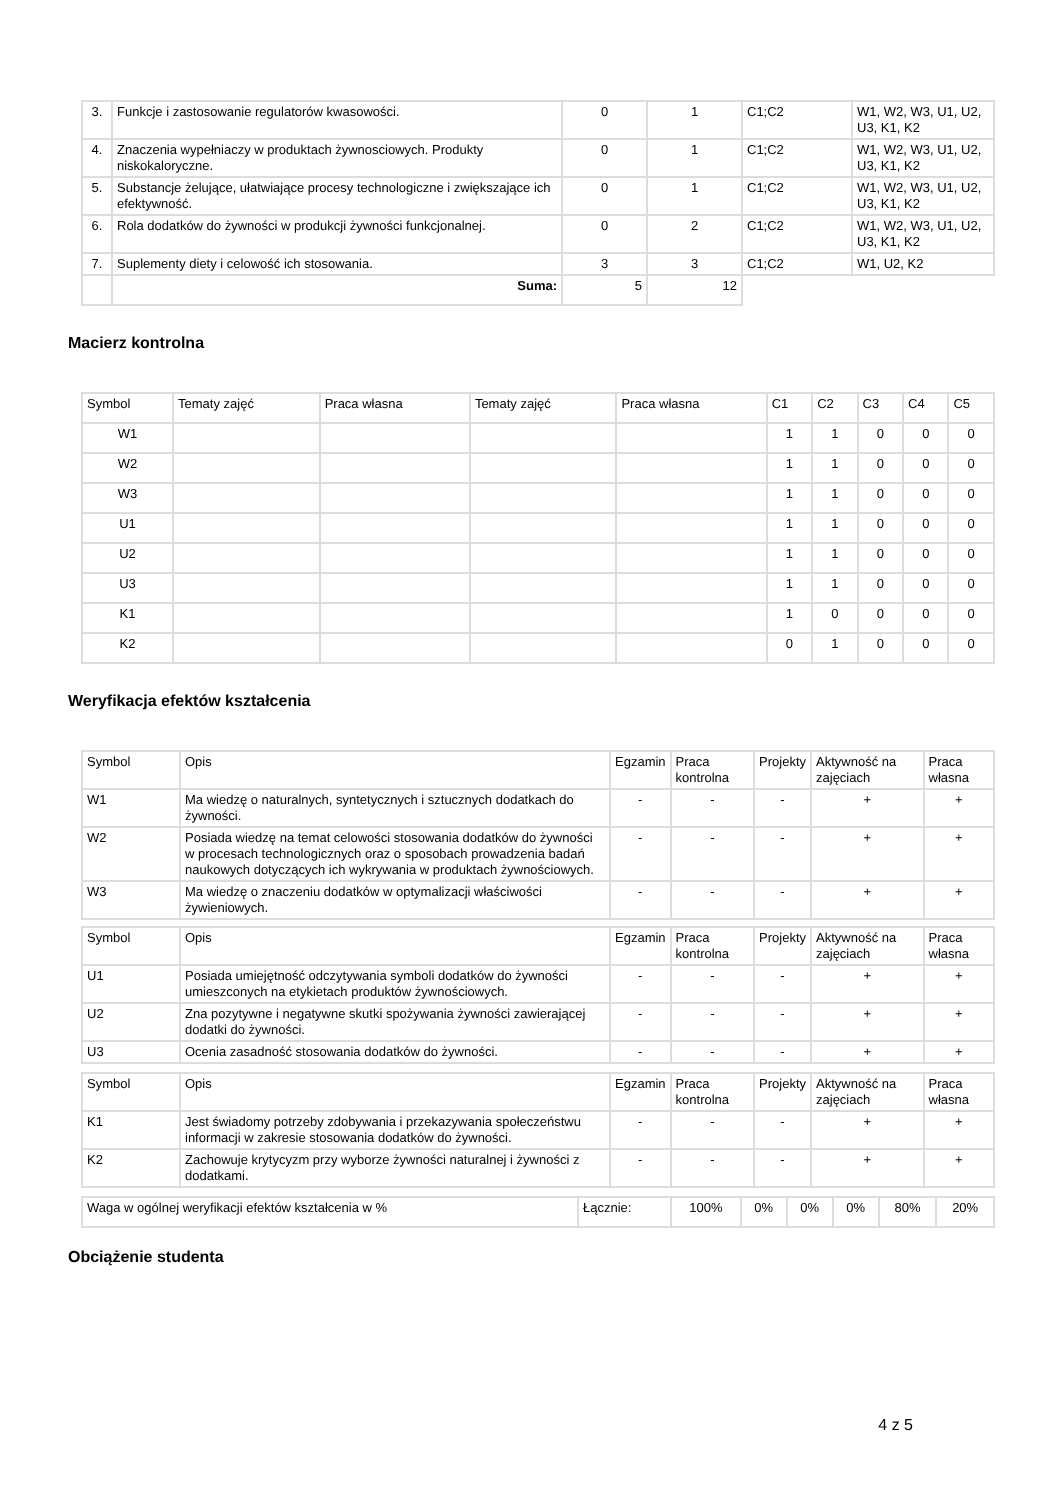| 3. | Funkcje i zastosowanie regulatorów kwasowości. | 0 | 1 | C1;C2 | W1, W2, W3, U1, U2, U3, K1, K2 |
| 4. | Znaczenia wypełniaczy w produktach żywnosciowych. Produkty niskokaloryczne. | 0 | 1 | C1;C2 | W1, W2, W3, U1, U2, U3, K1, K2 |
| 5. | Substancje żelujące, ułatwiające procesy technologiczne i zwiększające ich efektywność. | 0 | 1 | C1;C2 | W1, W2, W3, U1, U2, U3, K1, K2 |
| 6. | Rola dodatków do żywności w produkcji żywności funkcjonalnej. | 0 | 2 | C1;C2 | W1, W2, W3, U1, U2, U3, K1, K2 |
| 7. | Suplementy diety i celowość ich stosowania. | 3 | 3 | C1;C2 | W1, U2, K2 |
| | Suma: | 5 | 12 | | |
Macierz kontrolna
| Symbol | Tematy zajęć | Praca własna | Tematy zajęć | Praca własna | C1 | C2 | C3 | C4 | C5 |
| W1 | | | | | 1 | 1 | 0 | 0 | 0 |
| W2 | | | | | 1 | 1 | 0 | 0 | 0 |
| W3 | | | | | 1 | 1 | 0 | 0 | 0 |
| U1 | | | | | 1 | 1 | 0 | 0 | 0 |
| U2 | | | | | 1 | 1 | 0 | 0 | 0 |
| U3 | | | | | 1 | 1 | 0 | 0 | 0 |
| K1 | | | | | 1 | 0 | 0 | 0 | 0 |
| K2 | | | | | 0 | 1 | 0 | 0 | 0 |
Weryfikacja efektów kształcenia
| Symbol | Opis | Egzamin | Praca kontrolna | Projekty | Aktywność na zajęciach | Praca własna |
| W1 | Ma wiedzę o naturalnych, syntetycznych i sztucznych dodatkach do żywności. | - | - | - | + | + |
| W2 | Posiada wiedzę na temat celowości stosowania dodatków do żywności w procesach technologicznych oraz o sposobach prowadzenia badań naukowych dotyczących ich wykrywania w produktach żywnościowych. | - | - | - | + | + |
| W3 | Ma wiedzę o znaczeniu dodatków w optymalizacji właściwości żywieniowych. | - | - | - | + | + |
| Symbol | Opis | Egzamin | Praca kontrolna | Projekty | Aktywność na zajęciach | Praca własna |
| U1 | Posiada umiejętność odczytywania symboli dodatków do żywności umieszconych na etykietach produktów żywnościowych. | - | - | - | + | + |
| U2 | Zna pozytywne i negatywne skutki spożywania żywności zawierającej dodatki do żywności. | - | - | - | + | + |
| U3 | Ocenia zasadność stosowania dodatków do żywności. | - | - | - | + | + |
| Symbol | Opis | Egzamin | Praca kontrolna | Projekty | Aktywność na zajęciach | Praca własna |
| K1 | Jest świadomy potrzeby zdobywania i przekazywania społeczeństwu informacji w zakresie stosowania dodatków do żywności. | - | - | - | + | + |
| K2 | Zachowuje krytycyzm przy wyborze żywności naturalnej i żywności z dodatkami. | - | - | - | + | + |
| Waga w ogólnej weryfikacji efektów kształcenia w % | Łącznie: | 100% | 0% | 0% | 0% | 80% | 20% |
Obciążenie studenta
4 z 5